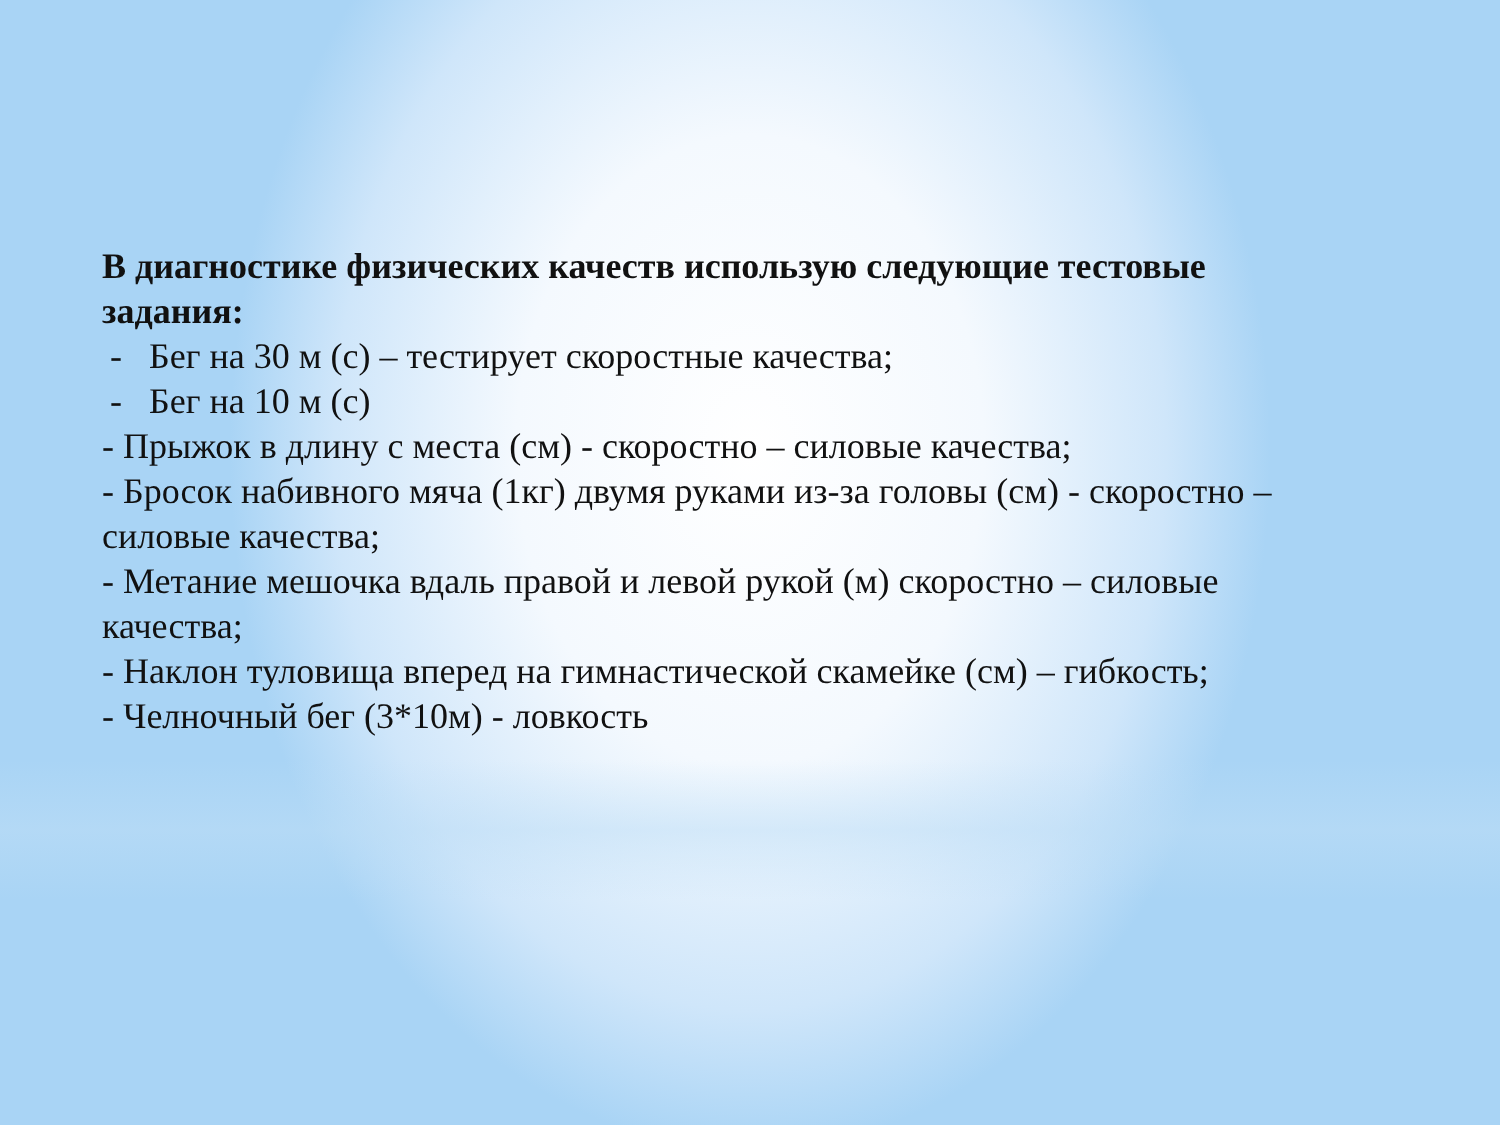В диагностике физических качеств использую следующие тестовые задания:
- Бег на 30 м (с) – тестирует скоростные качества;
- Бег на 10 м (с)
- Прыжок в длину с места (см) - скоростно – силовые качества;
- Бросок набивного мяча (1кг) двумя руками из-за головы (см) - скоростно – силовые качества;
- Метание мешочка вдаль правой и левой рукой (м) скоростно – силовые качества;
- Наклон туловища вперед на гимнастической скамейке (см) – гибкость;
- Челночный бег (3*10м) - ловкость